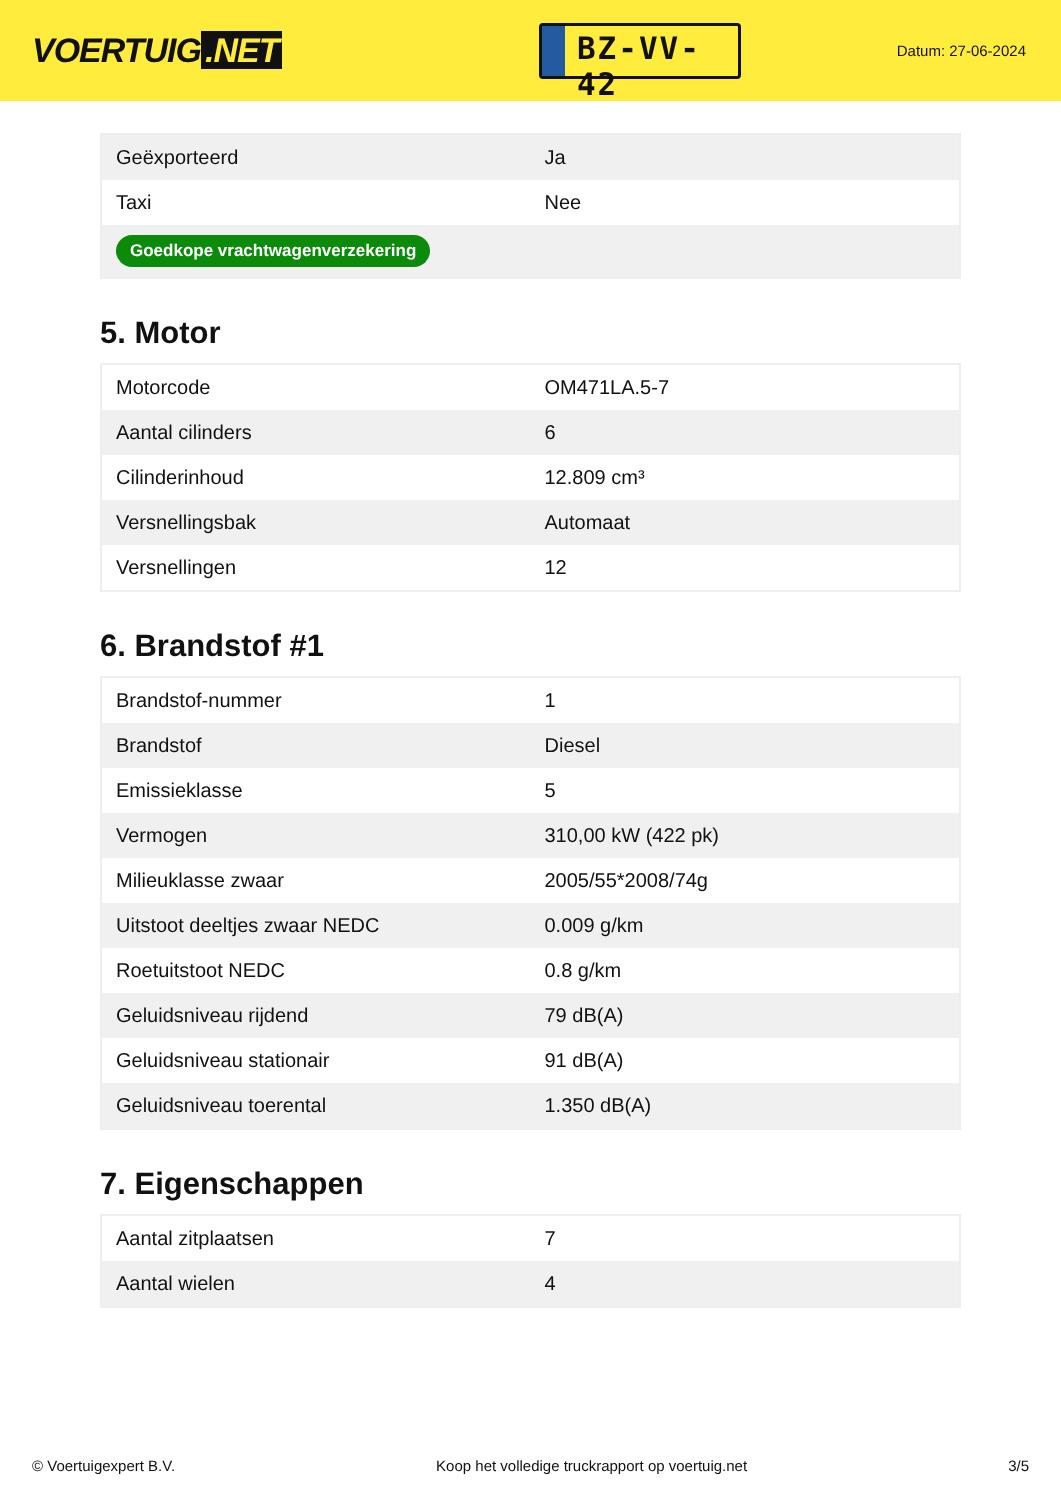VOERTUIG.NET
BZ-VV-42
Datum: 27-06-2024
| Geëxporteerd | Ja |
| Taxi | Nee |
| Goedkope vrachtwagenverzekering | |
5. Motor
| Motorcode | OM471LA.5-7 |
| Aantal cilinders | 6 |
| Cilinderinhoud | 12.809 cm³ |
| Versnellingsbak | Automaat |
| Versnellingen | 12 |
6. Brandstof #1
| Brandstof-nummer | 1 |
| Brandstof | Diesel |
| Emissieklasse | 5 |
| Vermogen | 310,00 kW (422 pk) |
| Milieuklasse zwaar | 2005/55*2008/74g |
| Uitstoot deeltjes zwaar NEDC | 0.009 g/km |
| Roetuitstoot NEDC | 0.8 g/km |
| Geluidsniveau rijdend | 79 dB(A) |
| Geluidsniveau stationair | 91 dB(A) |
| Geluidsniveau toerental | 1.350 dB(A) |
7. Eigenschappen
| Aantal zitplaatsen | 7 |
| Aantal wielen | 4 |
© Voertuigexpert B.V. Koop het volledige truckrapport op voertuig.net 3/5